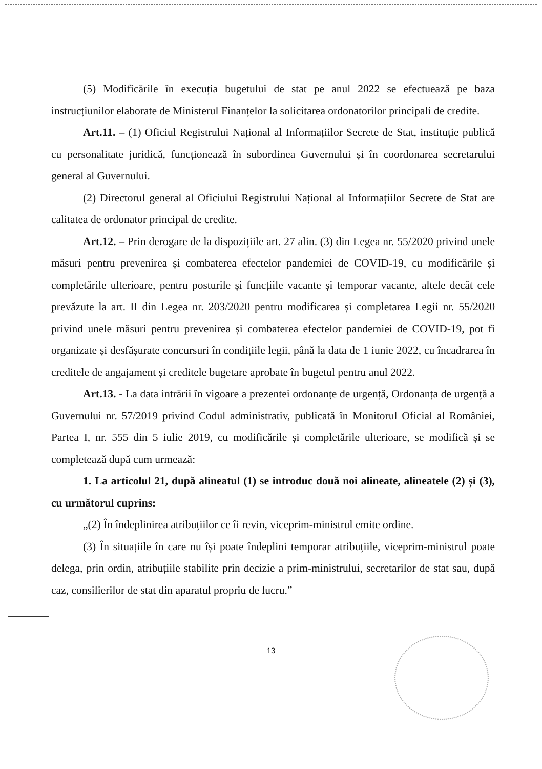(5) Modificările în execuția bugetului de stat pe anul 2022 se efectuează pe baza instrucțiunilor elaborate de Ministerul Finanțelor la solicitarea ordonatorilor principali de credite.
Art.11. – (1) Oficiul Registrului Național al Informațiilor Secrete de Stat, instituție publică cu personalitate juridică, funcționează în subordinea Guvernului și în coordonarea secretarului general al Guvernului.
(2) Directorul general al Oficiului Registrului Național al Informațiilor Secrete de Stat are calitatea de ordonator principal de credite.
Art.12. – Prin derogare de la dispozițiile art. 27 alin. (3) din Legea nr. 55/2020 privind unele măsuri pentru prevenirea și combaterea efectelor pandemiei de COVID-19, cu modificările și completările ulterioare, pentru posturile și funcțiile vacante și temporar vacante, altele decât cele prevăzute la art. II din Legea nr. 203/2020 pentru modificarea și completarea Legii nr. 55/2020 privind unele măsuri pentru prevenirea și combaterea efectelor pandemiei de COVID-19, pot fi organizate și desfășurate concursuri în condițiile legii, până la data de 1 iunie 2022, cu încadrarea în creditele de angajament și creditele bugetare aprobate în bugetul pentru anul 2022.
Art.13. - La data intrării în vigoare a prezentei ordonanțe de urgență, Ordonanța de urgență a Guvernului nr. 57/2019 privind Codul administrativ, publicată în Monitorul Oficial al României, Partea I, nr. 555 din 5 iulie 2019, cu modificările și completările ulterioare, se modifică și se completează după cum urmează:
1. La articolul 21, după alineatul (1) se introduc două noi alineate, alineatele (2) și (3), cu următorul cuprins:
„(2) În îndeplinirea atribuțiilor ce îi revin, viceprim-ministrul emite ordine.
(3) În situațiile în care nu își poate îndeplini temporar atribuțiile, viceprim-ministrul poate delega, prin ordin, atribuțiile stabilite prin decizie a prim-ministrului, secretarilor de stat sau, după caz, consilierilor de stat din aparatul propriu de lucru.”
13